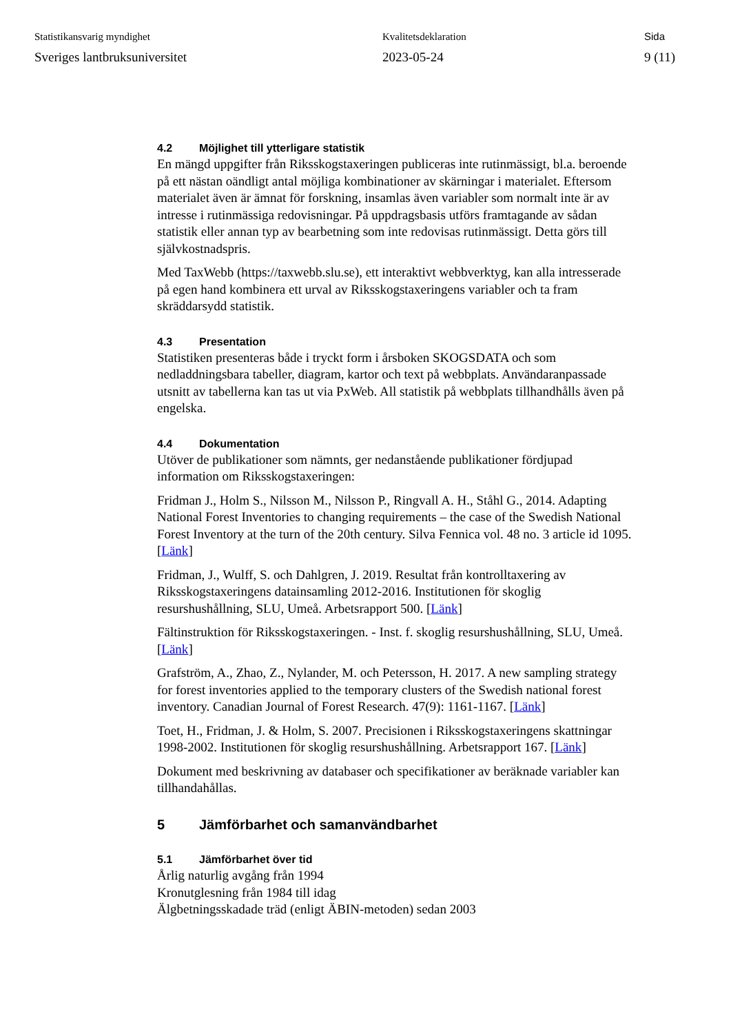Statistikansvarig myndighet
Sveriges lantbruksuniversitet
Kvalitetsdeklaration
2023-05-24
Sida
9 (11)
4.2 Möjlighet till ytterligare statistik
En mängd uppgifter från Riksskogstaxeringen publiceras inte rutinmässigt, bl.a. beroende på ett nästan oändligt antal möjliga kombinationer av skärningar i materialet. Eftersom materialet även är ämnat för forskning, insamlas även variabler som normalt inte är av intresse i rutinmässiga redovisningar. På uppdragsbasis utförs framtagande av sådan statistik eller annan typ av bearbetning som inte redovisas rutinmässigt. Detta görs till självkostnadspris.
Med TaxWebb (https://taxwebb.slu.se), ett interaktivt webbverktyg, kan alla intresserade på egen hand kombinera ett urval av Riksskogstaxeringens variabler och ta fram skräddarsydd statistik.
4.3 Presentation
Statistiken presenteras både i tryckt form i årsboken SKOGSDATA och som nedladdningsbara tabeller, diagram, kartor och text på webbplats. Användaranpassade utsnitt av tabellerna kan tas ut via PxWeb. All statistik på webbplats tillhandhålls även på engelska.
4.4 Dokumentation
Utöver de publikationer som nämnts, ger nedanstående publikationer fördjupad information om Riksskogstaxeringen:
Fridman J., Holm S., Nilsson M., Nilsson P., Ringvall A. H., Ståhl G., 2014. Adapting National Forest Inventories to changing requirements – the case of the Swedish National Forest Inventory at the turn of the 20th century. Silva Fennica vol. 48 no. 3 article id 1095. [Länk]
Fridman, J., Wulff, S. och Dahlgren, J. 2019. Resultat från kontrolltaxering av Riksskogstaxeringens datainsamling 2012-2016. Institutionen för skoglig resurshushållning, SLU, Umeå. Arbetsrapport 500. [Länk]
Fältinstruktion för Riksskogstaxeringen. - Inst. f. skoglig resurshushållning, SLU, Umeå. [Länk]
Grafström, A., Zhao, Z., Nylander, M. och Petersson, H. 2017. A new sampling strategy for forest inventories applied to the temporary clusters of the Swedish national forest inventory. Canadian Journal of Forest Research. 47(9): 1161-1167. [Länk]
Toet, H., Fridman, J. & Holm, S. 2007. Precisionen i Riksskogstaxeringens skattningar 1998-2002. Institutionen för skoglig resurshushållning. Arbetsrapport 167. [Länk]
Dokument med beskrivning av databaser och specifikationer av beräknade variabler kan tillhandahållas.
5 Jämförbarhet och samanvändbarhet
5.1 Jämförbarhet över tid
Årlig naturlig avgång från 1994
Kronutglesning från 1984 till idag
Älgbetningsskadade träd (enligt ÄBIN-metoden) sedan 2003